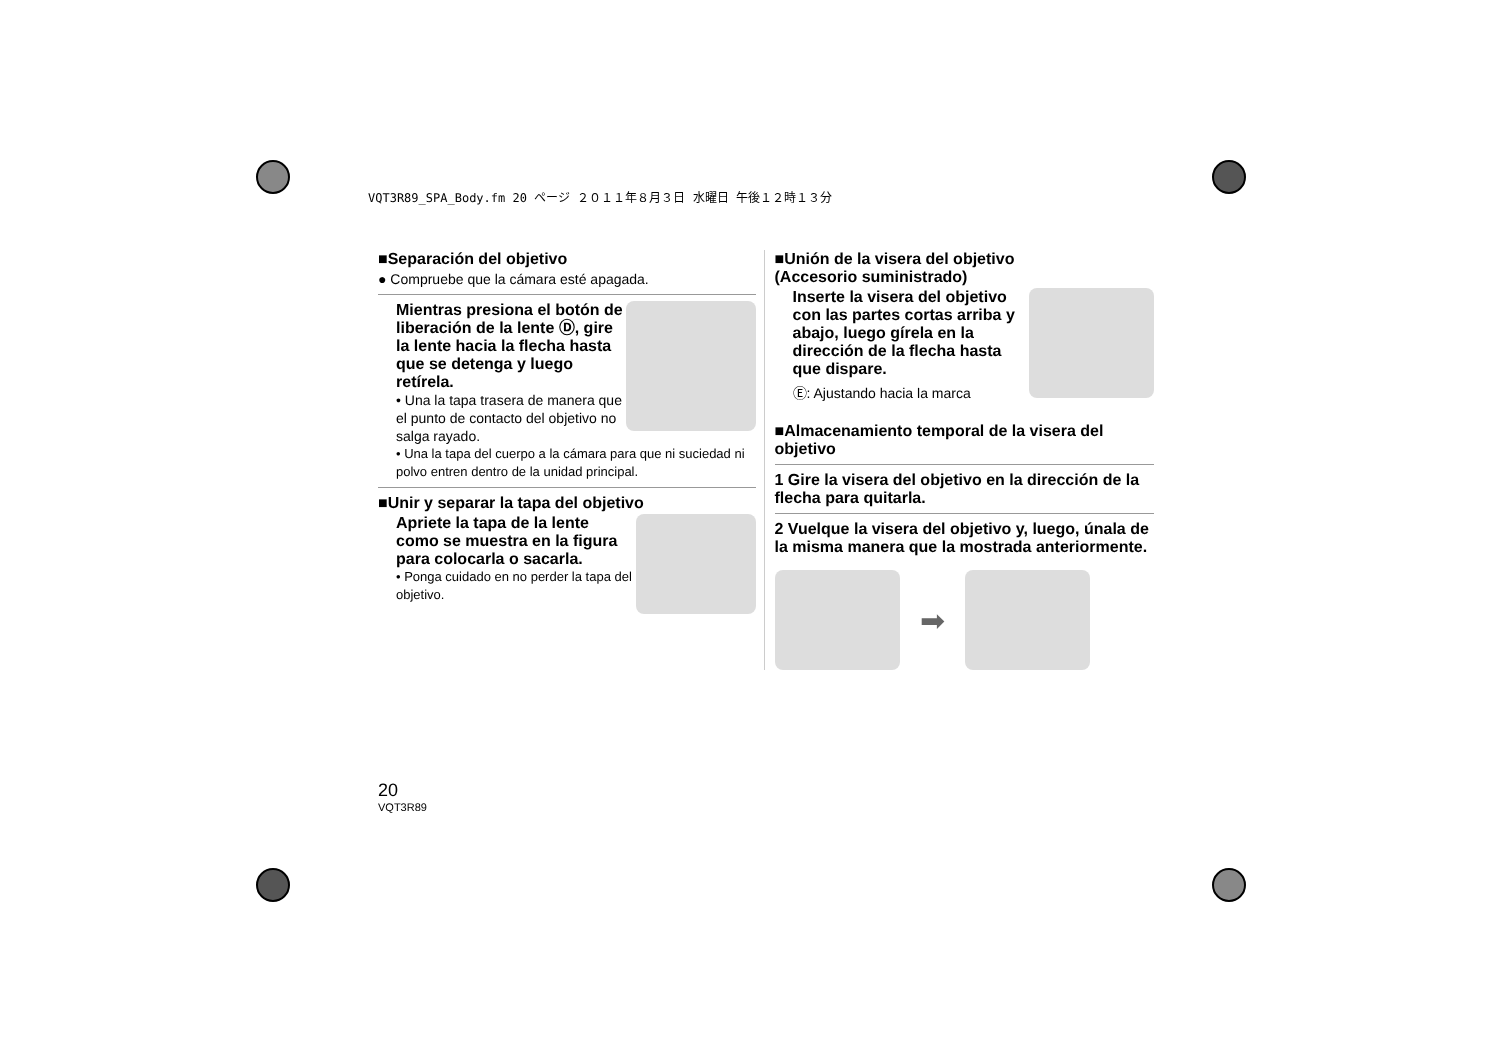VQT3R89_SPA_Body.fm 20 ページ ２０１１年８月３日 水曜日 午後１２時１３分
■Separación del objetivo
● Compruebe que la cámara esté apagada.
Mientras presiona el botón de liberación de la lente Ⓓ, gire la lente hacia la flecha hasta que se detenga y luego retírela.
• Una la tapa trasera de manera que el punto de contacto del objetivo no salga rayado.
• Una la tapa del cuerpo a la cámara para que ni suciedad ni polvo entren dentro de la unidad principal.
■Unir y separar la tapa del objetivo
Apriete la tapa de la lente como se muestra en la figura para colocarla o sacarla.
• Ponga cuidado en no perder la tapa del objetivo.
■Unión de la visera del objetivo
(Accesorio suministrado)
Inserte la visera del objetivo con las partes cortas arriba y abajo, luego gírela en la dirección de la flecha hasta que dispare.
Ⓔ: Ajustando hacia la marca
■Almacenamiento temporal de la visera del objetivo
1 Gire la visera del objetivo en la dirección de la flecha para quitarla.
2 Vuelque la visera del objetivo y, luego, únala de la misma manera que la mostrada anteriormente.
➡
20
VQT3R89